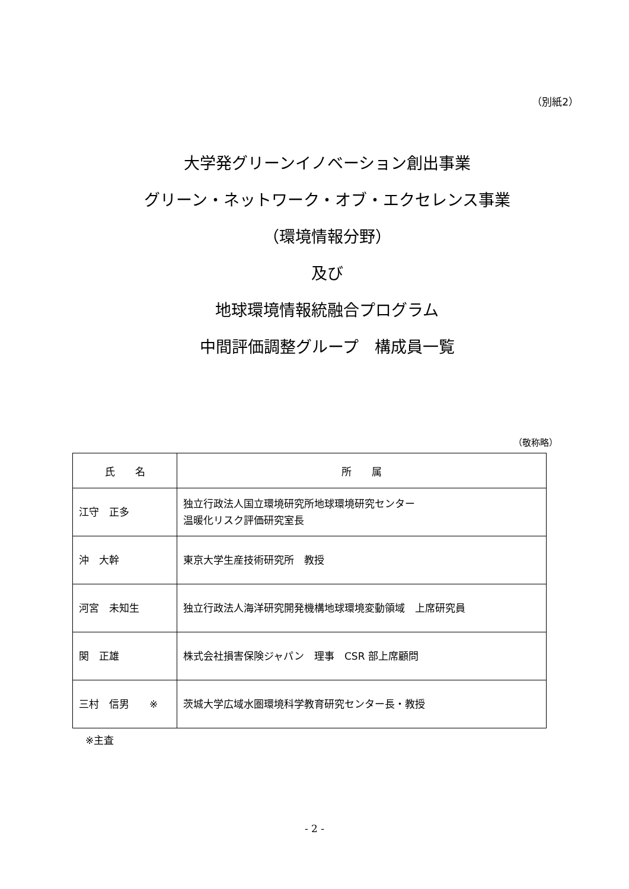（別紙2）
大学発グリーンイノベーション創出事業
グリーン・ネットワーク・オブ・エクセレンス事業
（環境情報分野）
及び
地球環境情報統融合プログラム
中間評価調整グループ　構成員一覧
（敬称略）
| 氏 名 | 所 属 |
| --- | --- |
| 江守 正多 | 独立行政法人国立環境研究所地球環境研究センター 温暖化リスク評価研究室長 |
| 沖 大幹 | 東京大学生産技術研究所 教授 |
| 河宮 未知生 | 独立行政法人海洋研究開発機構地球環境変動領域 上席研究員 |
| 関 正雄 | 株式会社損害保険ジャパン 理事 CSR 部上席顧問 |
| 三村 信男 ※ | 茨城大学広域水圏環境科学教育研究センター長・教授 |
※主査
- 2 -